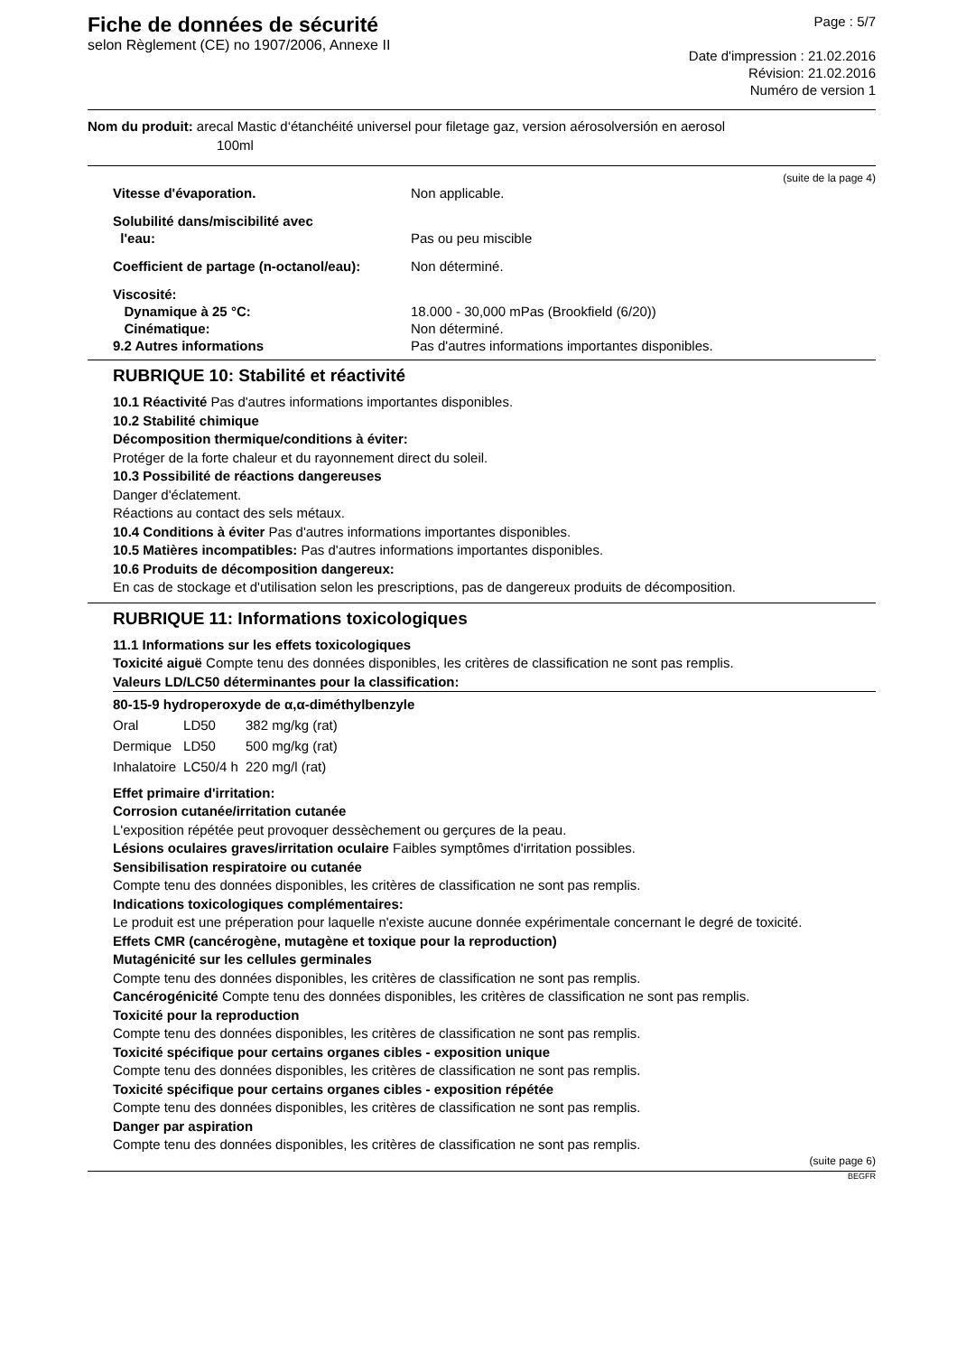Fiche de données de sécurité
selon Règlement (CE) no 1907/2006, Annexe II
Page : 5/7
Date d'impression : 21.02.2016
Révision: 21.02.2016
Numéro de version 1
Nom du produit: arecal Mastic d‘étanchéité universel pour filetage gaz, version aérosolversión en aerosol
100ml
(suite de la page 4)
| Vitesse d'évaporation. | Non applicable. |
| Solubilité dans/miscibilité avec l'eau: | Pas ou peu miscible |
| Coefficient de partage (n-octanol/eau): | Non déterminé. |
| Viscosité: | |
| Dynamique à 25 °C: | 18.000 - 30,000 mPas (Brookfield (6/20)) |
| Cinématique: | Non déterminé. |
| 9.2 Autres informations | Pas d'autres informations importantes disponibles. |
RUBRIQUE 10: Stabilité et réactivité
10.1 Réactivité Pas d'autres informations importantes disponibles.
10.2 Stabilité chimique
Décomposition thermique/conditions à éviter:
Protéger de la forte chaleur et du rayonnement direct du soleil.
10.3 Possibilité de réactions dangereuses
Danger d'éclatement.
Réactions au contact des sels métaux.
10.4 Conditions à éviter Pas d'autres informations importantes disponibles.
10.5 Matières incompatibles: Pas d'autres informations importantes disponibles.
10.6 Produits de décomposition dangereux:
En cas de stockage et d'utilisation selon les prescriptions, pas de dangereux produits de décomposition.
RUBRIQUE 11: Informations toxicologiques
11.1 Informations sur les effets toxicologiques
Toxicité aiguë Compte tenu des données disponibles, les critères de classification ne sont pas remplis.
Valeurs LD/LC50 déterminantes pour la classification:
80-15-9 hydroperoxyde de α,α-diméthylbenzyle
| Oral | LD50 | 382 mg/kg (rat) |
| Dermique | LD50 | 500 mg/kg (rat) |
| Inhalatoire | LC50/4 h | 220 mg/l (rat) |
Effet primaire d'irritation:
Corrosion cutanée/irritation cutanée
L'exposition répétée peut provoquer dessèchement ou gerçures de la peau.
Lésions oculaires graves/irritation oculaire Faibles symptômes d'irritation possibles.
Sensibilisation respiratoire ou cutanée
Compte tenu des données disponibles, les critères de classification ne sont pas remplis.
Indications toxicologiques complémentaires:
Le produit est une préperation pour laquelle n'existe aucune donnée expérimentale concernant le degré de toxicité.
Effets CMR (cancérogène, mutagène et toxique pour la reproduction)
Mutagénicité sur les cellules germinales
Compte tenu des données disponibles, les critères de classification ne sont pas remplis.
Cancérogénicité Compte tenu des données disponibles, les critères de classification ne sont pas remplis.
Toxicité pour la reproduction
Compte tenu des données disponibles, les critères de classification ne sont pas remplis.
Toxicité spécifique pour certains organes cibles - exposition unique
Compte tenu des données disponibles, les critères de classification ne sont pas remplis.
Toxicité spécifique pour certains organes cibles - exposition répétée
Compte tenu des données disponibles, les critères de classification ne sont pas remplis.
Danger par aspiration
Compte tenu des données disponibles, les critères de classification ne sont pas remplis.
(suite page 6)
BEGFR